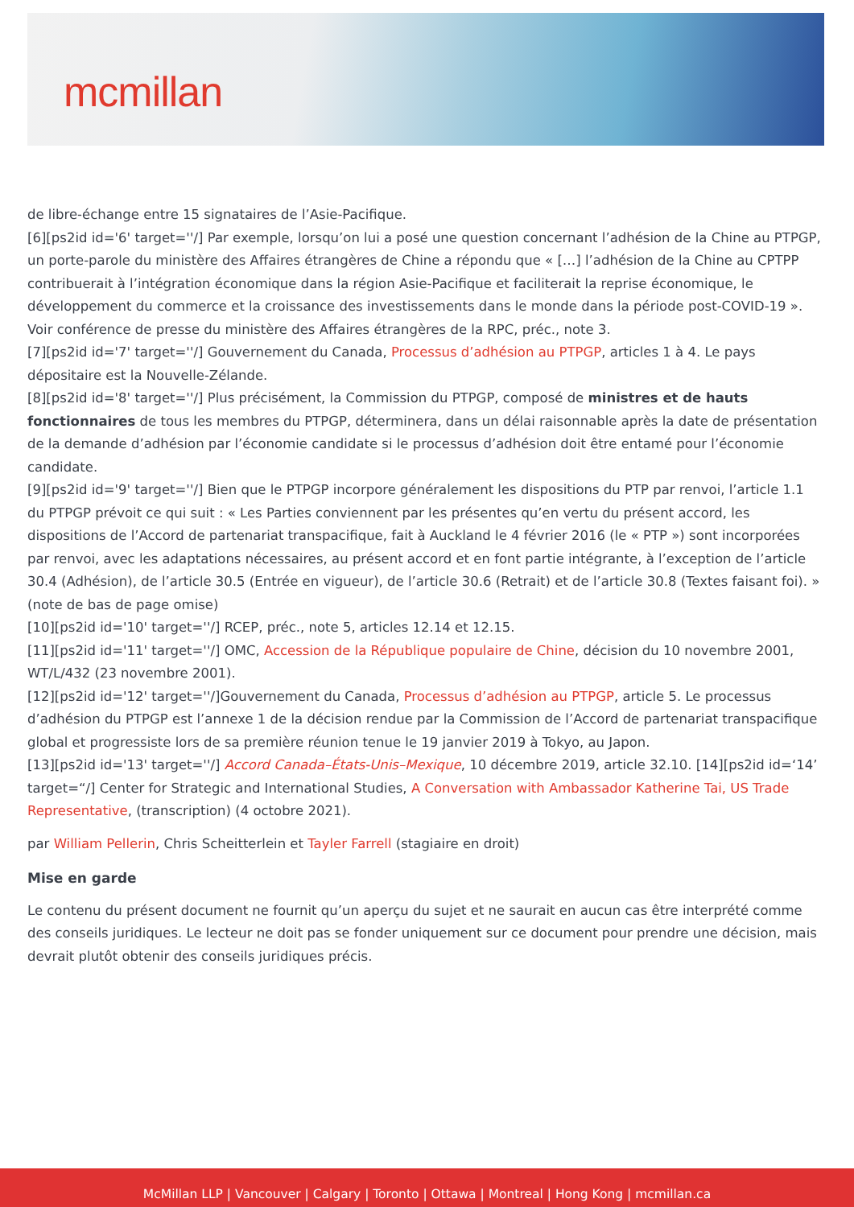mcmillan
de libre-échange entre 15 signataires de l’Asie-Pacifique.
[6][ps2id id='6' target=''/] Par exemple, lorsqu’on lui a posé une question concernant l’adhésion de la Chine au PTPGP, un porte-parole du ministère des Affaires étrangères de Chine a répondu que « […] l’adhésion de la Chine au CPTPP contribuerait à l’intégration économique dans la région Asie-Pacifique et faciliterait la reprise économique, le développement du commerce et la croissance des investissements dans le monde dans la période post-COVID-19 ». Voir conférence de presse du ministère des Affaires étrangères de la RPC, préc., note 3.
[7][ps2id id='7' target=''/] Gouvernement du Canada, Processus d’adhésion au PTPGP, articles 1 à 4. Le pays dépositaire est la Nouvelle-Zélande.
[8][ps2id id='8' target=''/] Plus précisément, la Commission du PTPGP, composé de ministres et de hauts fonctionnaires de tous les membres du PTPGP, déterminera, dans un délai raisonnable après la date de présentation de la demande d’adhésion par l’économie candidate si le processus d’adhésion doit être entamé pour l’économie candidate.
[9][ps2id id='9' target=''/] Bien que le PTPGP incorpore généralement les dispositions du PTP par renvoi, l’article 1.1 du PTPGP prévoit ce qui suit : « Les Parties conviennent par les présentes qu’en vertu du présent accord, les dispositions de l’Accord de partenariat transpacifique, fait à Auckland le 4 février 2016 (le « PTP ») sont incorporées par renvoi, avec les adaptations nécessaires, au présent accord et en font partie intégrante, à l’exception de l’article 30.4 (Adhésion), de l’article 30.5 (Entrée en vigueur), de l’article 30.6 (Retrait) et de l’article 30.8 (Textes faisant foi). » (note de bas de page omise)
[10][ps2id id='10' target=''/] RCEP, préc., note 5, articles 12.14 et 12.15.
[11][ps2id id='11' target=''/] OMC, Accession de la République populaire de Chine, décision du 10 novembre 2001, WT/L/432 (23 novembre 2001).
[12][ps2id id='12' target=''/]Gouvernement du Canada, Processus d’adhésion au PTPGP, article 5. Le processus d’adhésion du PTPGP est l’annexe 1 de la décision rendue par la Commission de l’Accord de partenariat transpacifique global et progressiste lors de sa première réunion tenue le 19 janvier 2019 à Tokyo, au Japon.
[13][ps2id id='13' target=''/] Accord Canada–États-Unis–Mexique, 10 décembre 2019, article 32.10. [14][ps2id id=‘14’ target=“/] Center for Strategic and International Studies, A Conversation with Ambassador Katherine Tai, US Trade Representative, (transcription) (4 octobre 2021).
par William Pellerin, Chris Scheitterlein et Tayler Farrell (stagiaire en droit)
Mise en garde
Le contenu du présent document ne fournit qu’un aperçu du sujet et ne saurait en aucun cas être interprété comme des conseils juridiques. Le lecteur ne doit pas se fonder uniquement sur ce document pour prendre une décision, mais devrait plutôt obtenir des conseils juridiques précis.
McMillan LLP | Vancouver | Calgary | Toronto | Ottawa | Montreal | Hong Kong | mcmillan.ca